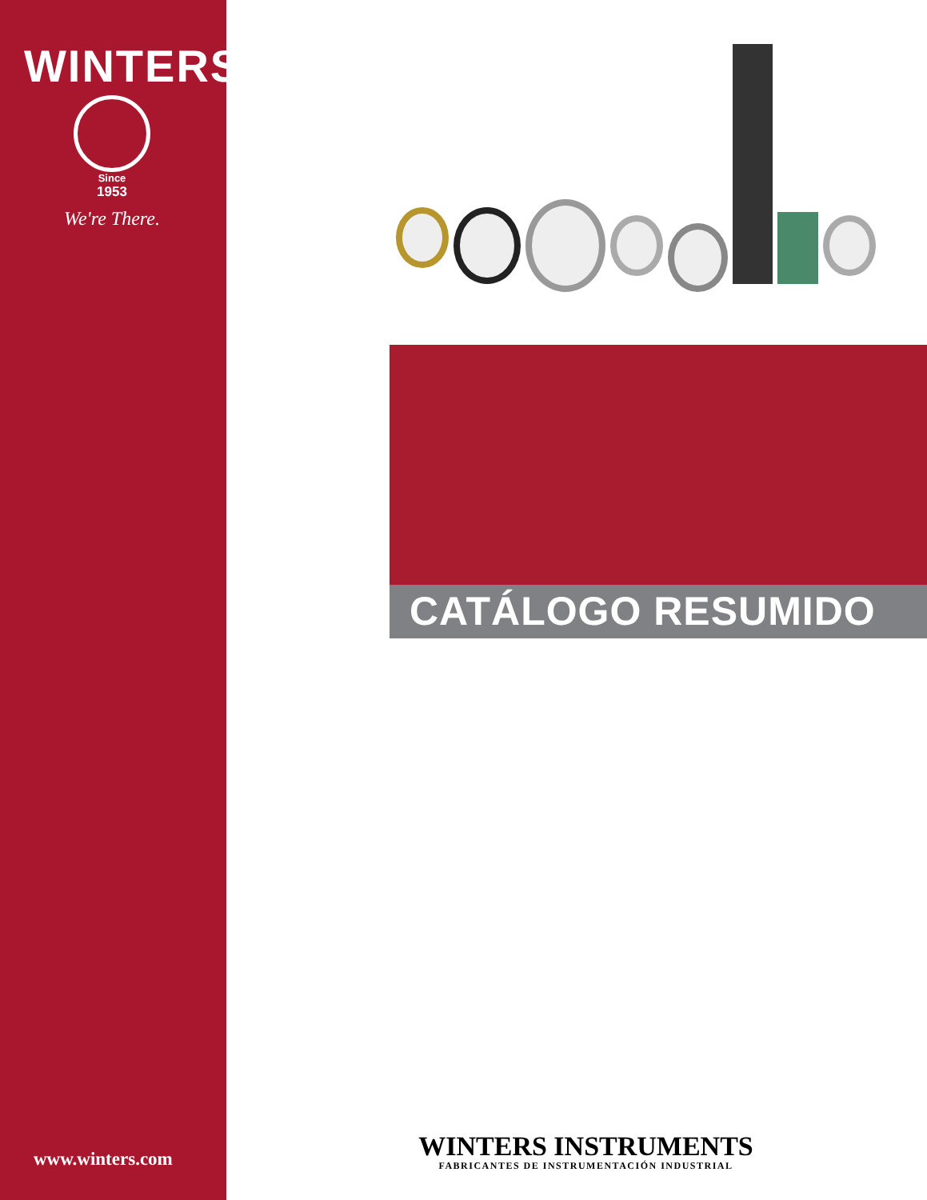WINTERS
Since
1953
We're There.
www.winters.com
CATÁLOGO RESUMIDO
WINTERS INSTRUMENTS
FABRICANTES DE INSTRUMENTACIÓN INDUSTRIAL